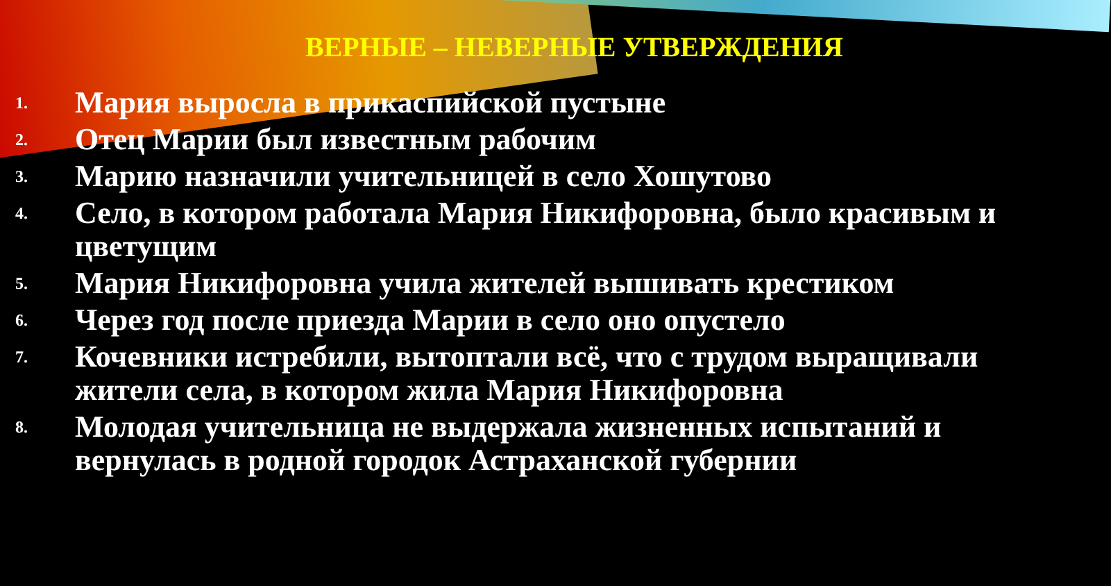ВЕРНЫЕ – НЕВЕРНЫЕ УТВЕРЖДЕНИЯ
1. Мария выросла в прикаспийской пустыне
2. Отец Марии был известным рабочим
3. Марию назначили учительницей в село Хошутово
4. Село, в котором работала Мария Никифоровна, было красивым и цветущим
5. Мария Никифоровна учила жителей вышивать крестиком
6. Через год после приезда Марии в село оно опустело
7. Кочевники истребили, вытоптали всё, что с трудом выращивали жители села, в котором жила Мария Никифоровна
8. Молодая учительница не выдержала жизненных испытаний и вернулась в родной городок Астраханской губернии